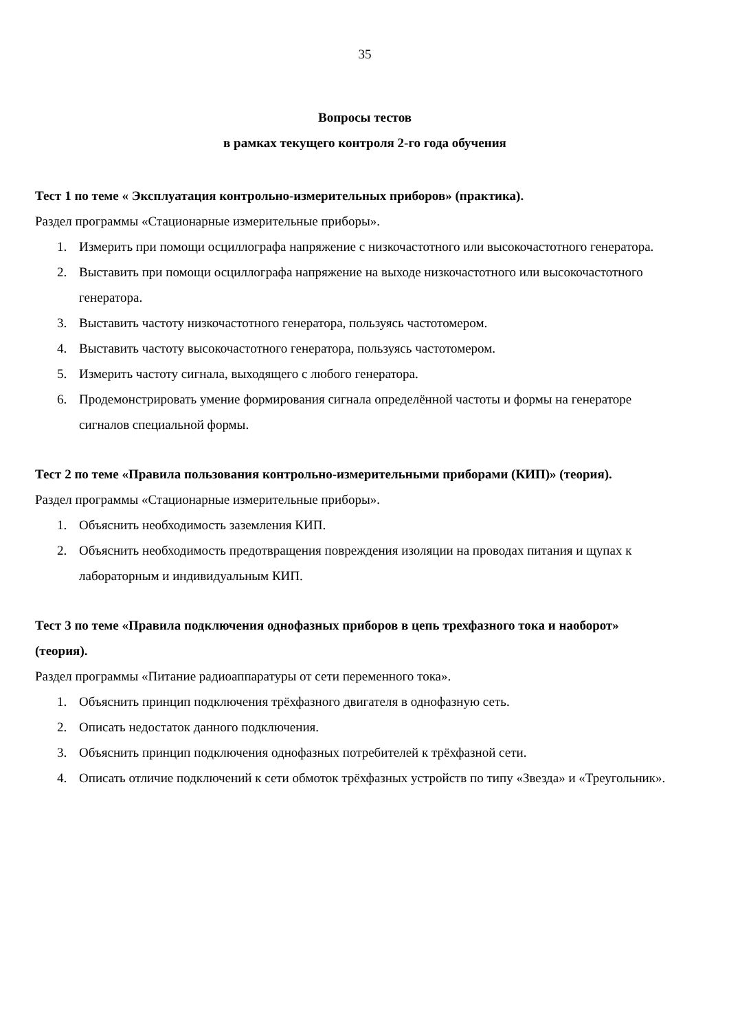35
Вопросы тестов
в рамках текущего контроля 2-го года обучения
Тест 1 по теме « Эксплуатация контрольно-измерительных приборов» (практика).
Раздел программы «Стационарные измерительные приборы».
1. Измерить при помощи осциллографа напряжение с низкочастотного или высокочастотного генератора.
2. Выставить при помощи осциллографа напряжение на выходе низкочастотного или высокочастотного генератора.
3. Выставить частоту низкочастотного генератора, пользуясь частотомером.
4. Выставить частоту высокочастотного генератора, пользуясь частотомером.
5. Измерить частоту сигнала, выходящего с любого генератора.
6. Продемонстрировать умение формирования сигнала определённой частоты и формы на генераторе сигналов специальной формы.
Тест 2 по теме «Правила пользования контрольно-измерительными приборами (КИП)» (теория).
Раздел программы «Стационарные измерительные приборы».
1. Объяснить необходимость заземления КИП.
2. Объяснить необходимость предотвращения повреждения изоляции на проводах питания и щупах к лабораторным и индивидуальным КИП.
Тест 3 по теме «Правила подключения однофазных приборов в цепь трехфазного тока и наоборот» (теория).
Раздел программы «Питание радиоаппаратуры от сети переменного тока».
1. Объяснить принцип подключения трёхфазного двигателя в однофазную сеть.
2. Описать недостаток данного подключения.
3. Объяснить принцип подключения однофазных потребителей к трёхфазной сети.
4. Описать отличие подключений к сети обмоток трёхфазных устройств по типу «Звезда» и «Треугольник».